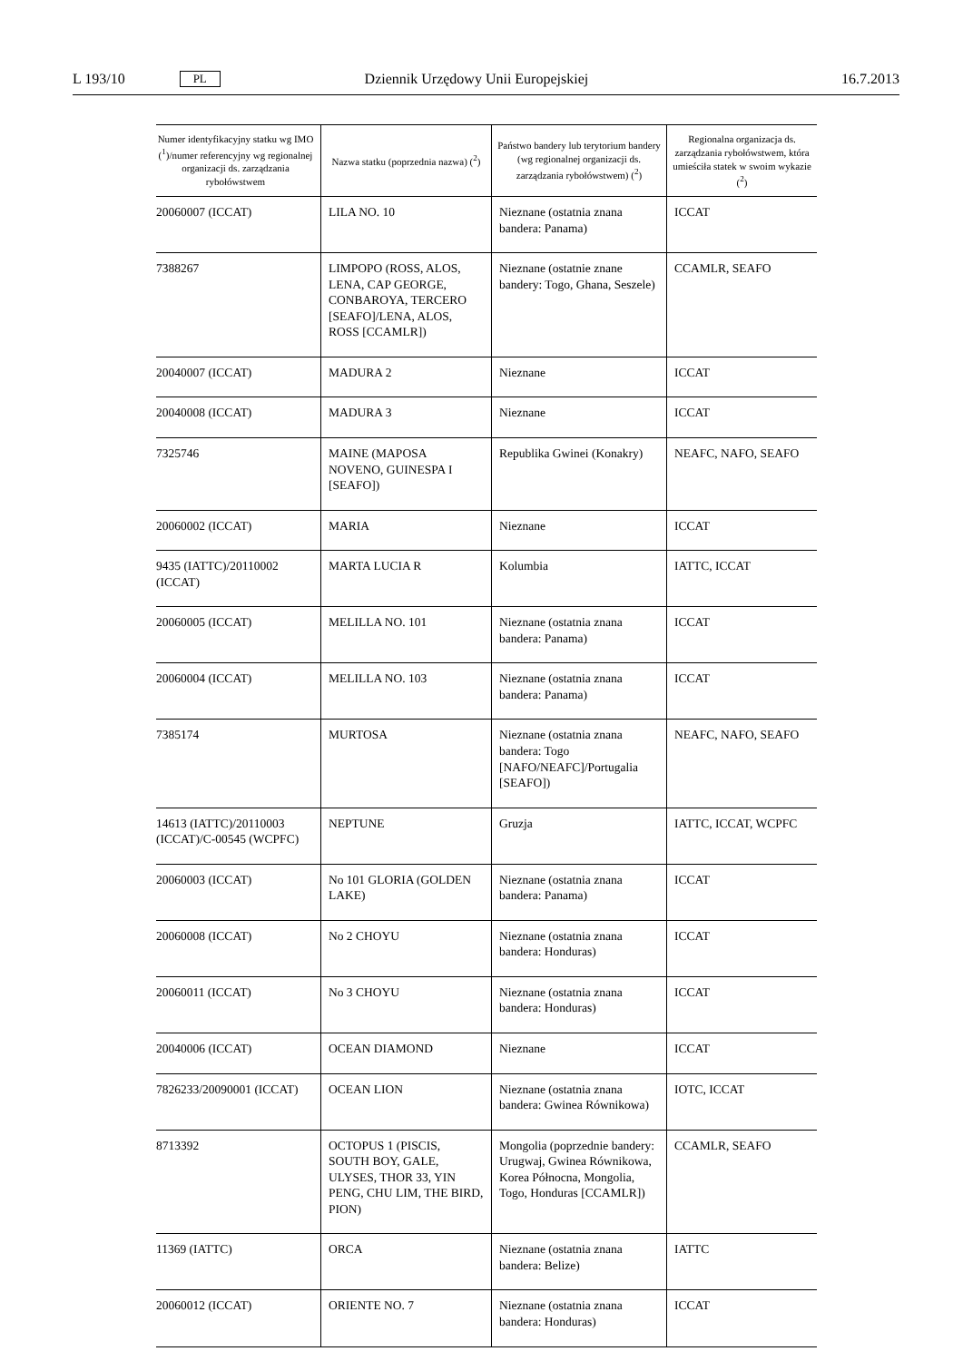L 193/10 PL Dziennik Urzędowy Unii Europejskiej 16.7.2013
| Numer identyfikacyjny statku wg IMO (<sup>1</sup>)/numer referencyjny wg regionalnej organizacji ds. zarządzania rybołówstwem | Nazwa statku (poprzednia nazwa) (<sup>2</sup>) | Państwo bandery lub terytorium bandery (wg regionalnej organizacji ds. zarządzania rybołówstwem) (<sup>2</sup>) | Regionalna organizacja ds. zarządzania rybołówstwem, która umieściła statek w swoim wykazie (<sup>2</sup>) |
| --- | --- | --- | --- |
| 20060007 (ICCAT) | LILA NO. 10 | Nieznane (ostatnia znana bandera: Panama) | ICCAT |
| 7388267 | LIMPOPO (ROSS, ALOS, LENA, CAP GEORGE, CONBAROYA, TERCERO [SEAFO]/LENA, ALOS, ROSS [CCAMLR]) | Nieznane (ostatnie znane bandery: Togo, Ghana, Seszele) | CCAMLR, SEAFO |
| 20040007 (ICCAT) | MADURA 2 | Nieznane | ICCAT |
| 20040008 (ICCAT) | MADURA 3 | Nieznane | ICCAT |
| 7325746 | MAINE (MAPOSA NOVENO, GUINESPA I [SEAFO]) | Republika Gwinei (Konakry) | NEAFC, NAFO, SEAFO |
| 20060002 (ICCAT) | MARIA | Nieznane | ICCAT |
| 9435 (IATTC)/20110002 (ICCAT) | MARTA LUCIA R | Kolumbia | IATTC, ICCAT |
| 20060005 (ICCAT) | MELILLA NO. 101 | Nieznane (ostatnia znana bandera: Panama) | ICCAT |
| 20060004 (ICCAT) | MELILLA NO. 103 | Nieznane (ostatnia znana bandera: Panama) | ICCAT |
| 7385174 | MURTOSA | Nieznane (ostatnia znana bandera: Togo [NAFO/NEAFC]/Portugalia [SEAFO]) | NEAFC, NAFO, SEAFO |
| 14613 (IATTC)/20110003 (ICCAT)/C-00545 (WCPFC) | NEPTUNE | Gruzja | IATTC, ICCAT, WCPFC |
| 20060003 (ICCAT) | No 101 GLORIA (GOLDEN LAKE) | Nieznane (ostatnia znana bandera: Panama) | ICCAT |
| 20060008 (ICCAT) | No 2 CHOYU | Nieznane (ostatnia znana bandera: Honduras) | ICCAT |
| 20060011 (ICCAT) | No 3 CHOYU | Nieznane (ostatnia znana bandera: Honduras) | ICCAT |
| 20040006 (ICCAT) | OCEAN DIAMOND | Nieznane | ICCAT |
| 7826233/20090001 (ICCAT) | OCEAN LION | Nieznane (ostatnia znana bandera: Gwinea Równikowa) | IOTC, ICCAT |
| 8713392 | OCTOPUS 1 (PISCIS, SOUTH BOY, GALE, ULYSES, THOR 33, YIN PENG, CHU LIM, THE BIRD, PION) | Mongolia (poprzednie bandery: Urugwaj, Gwinea Równikowa, Korea Północna, Mongolia, Togo, Honduras [CCAMLR]) | CCAMLR, SEAFO |
| 11369 (IATTC) | ORCA | Nieznane (ostatnia znana bandera: Belize) | IATTC |
| 20060012 (ICCAT) | ORIENTE NO. 7 | Nieznane (ostatnia znana bandera: Honduras) | ICCAT |